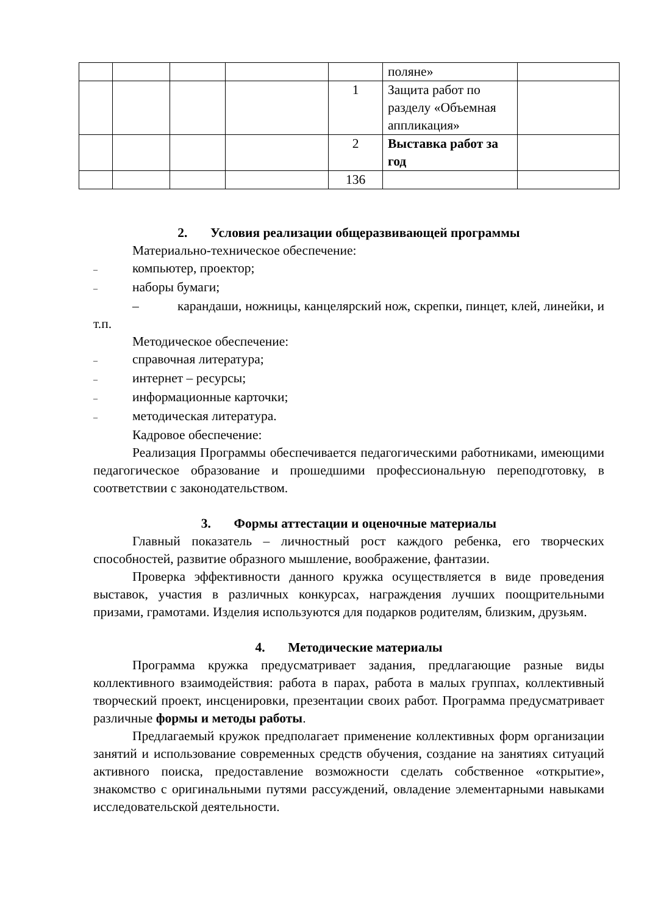| | | | | | поляне» | |
| | | | | 1 | Защита работ по разделу «Объемная аппликация» | |
| | | | | 2 | Выставка работ за год | |
| | | | | 136 | | |
2. Условия реализации общеразвивающей программы
Материально-техническое обеспечение:
– компьютер, проектор;
– наборы бумаги;
– карандаши, ножницы, канцелярский нож, скрепки, пинцет, клей, линейки, и т.п.
Методическое обеспечение:
– справочная литература;
– интернет – ресурсы;
– информационные карточки;
– методическая литература.
Кадровое обеспечение:
Реализация Программы обеспечивается педагогическими работниками, имеющими педагогическое образование и прошедшими профессиональную переподготовку, в соответствии с законодательством.
3. Формы аттестации и оценочные материалы
Главный показатель – личностный рост каждого ребенка, его творческих способностей, развитие образного мышление, воображение, фантазии.
Проверка эффективности данного кружка осуществляется в виде проведения выставок, участия в различных конкурсах, награждения лучших поощрительными призами, грамотами. Изделия используются для подарков родителям, близким, друзьям.
4. Методические материалы
Программа кружка предусматривает задания, предлагающие разные виды коллективного взаимодействия: работа в парах, работа в малых группах, коллективный творческий проект, инсценировки, презентации своих работ. Программа предусматривает различные формы и методы работы.
Предлагаемый кружок предполагает применение коллективных форм организации занятий и использование современных средств обучения, создание на занятиях ситуаций активного поиска, предоставление возможности сделать собственное «открытие», знакомство с оригинальными путями рассуждений, овладение элементарными навыками исследовательской деятельности.